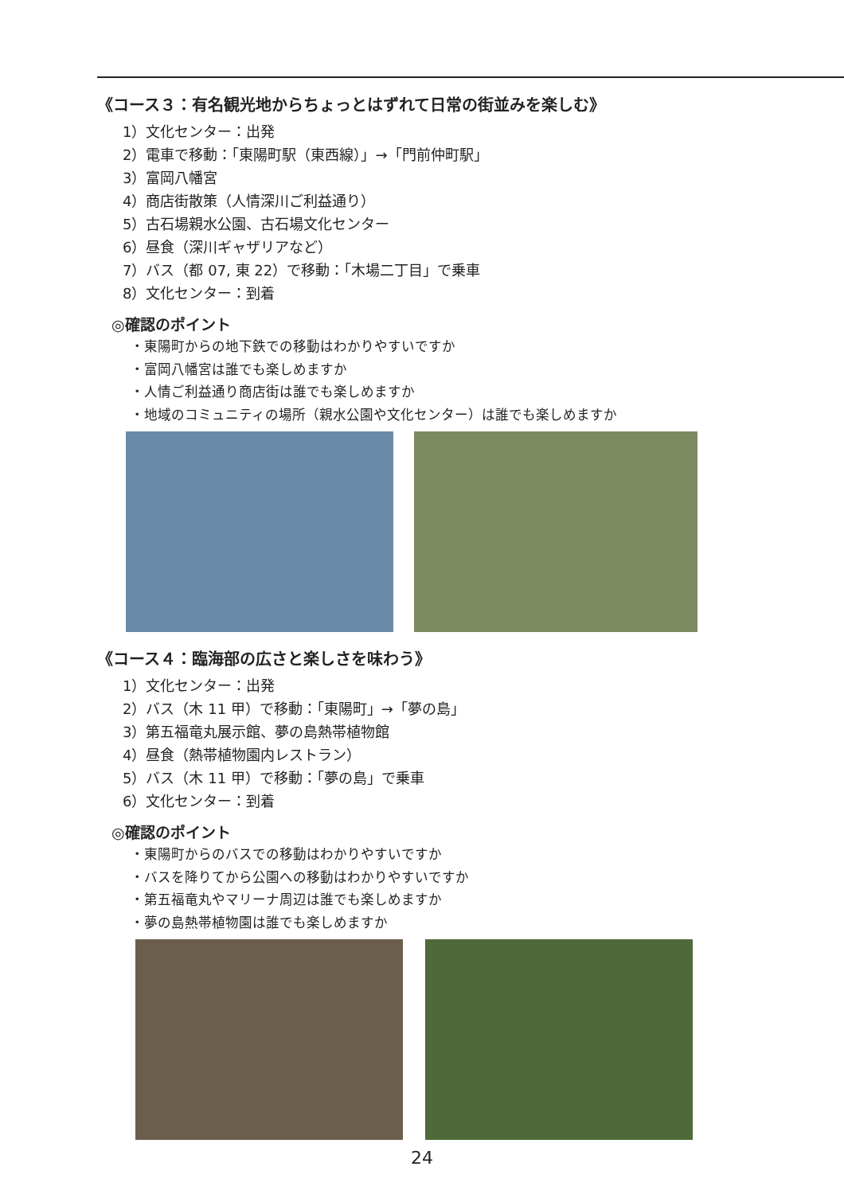《コース３：有名観光地からちょっとはずれて日常の街並みを楽しむ》
1）文化センター：出発
2）電車で移動：「東陽町駅（東西線）」→「門前仲町駅」
3）富岡八幡宮
4）商店街散策（人情深川ご利益通り）
5）古石場親水公園、古石場文化センター
6）昼食（深川ギャザリアなど）
7）バス（都 07, 東 22）で移動：「木場二丁目」で乗車
8）文化センター：到着
◎確認のポイント
・東陽町からの地下鉄での移動はわかりやすいですか
・富岡八幡宮は誰でも楽しめますか
・人情ご利益通り商店街は誰でも楽しめますか
・地域のコミュニティの場所（親水公園や文化センター）は誰でも楽しめますか
《コース４：臨海部の広さと楽しさを味わう》
1）文化センター：出発
2）バス（木 11 甲）で移動：「東陽町」→「夢の島」
3）第五福竜丸展示館、夢の島熱帯植物館
4）昼食（熱帯植物園内レストラン）
5）バス（木 11 甲）で移動：「夢の島」で乗車
6）文化センター：到着
◎確認のポイント
・東陽町からのバスでの移動はわかりやすいですか
・バスを降りてから公園への移動はわかりやすいですか
・第五福竜丸やマリーナ周辺は誰でも楽しめますか
・夢の島熱帯植物園は誰でも楽しめますか
24